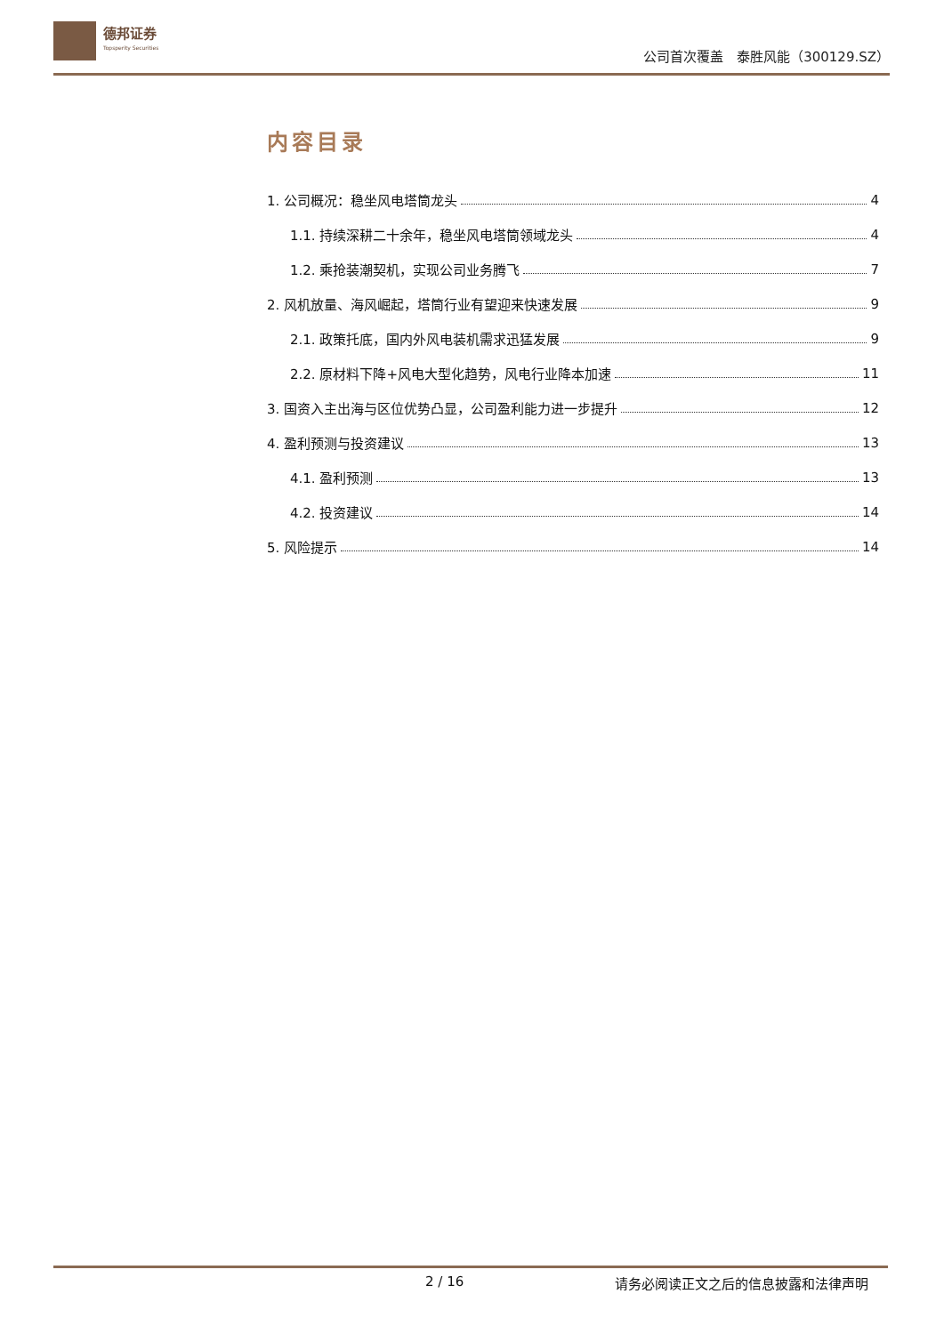德邦证券
Topsperity Securities
公司首次覆盖　泰胜风能（300129.SZ）
内容目录
1. 公司概况：稳坐风电塔筒龙头 4
1.1. 持续深耕二十余年，稳坐风电塔筒领域龙头 4
1.2. 乘抢装潮契机，实现公司业务腾飞 7
2. 风机放量、海风崛起，塔筒行业有望迎来快速发展 9
2.1. 政策托底，国内外风电装机需求迅猛发展 9
2.2. 原材料下降+风电大型化趋势，风电行业降本加速 11
3. 国资入主出海与区位优势凸显，公司盈利能力进一步提升 12
4. 盈利预测与投资建议 13
4.1. 盈利预测 13
4.2. 投资建议 14
5. 风险提示 14
2 / 16 请务必阅读正文之后的信息披露和法律声明